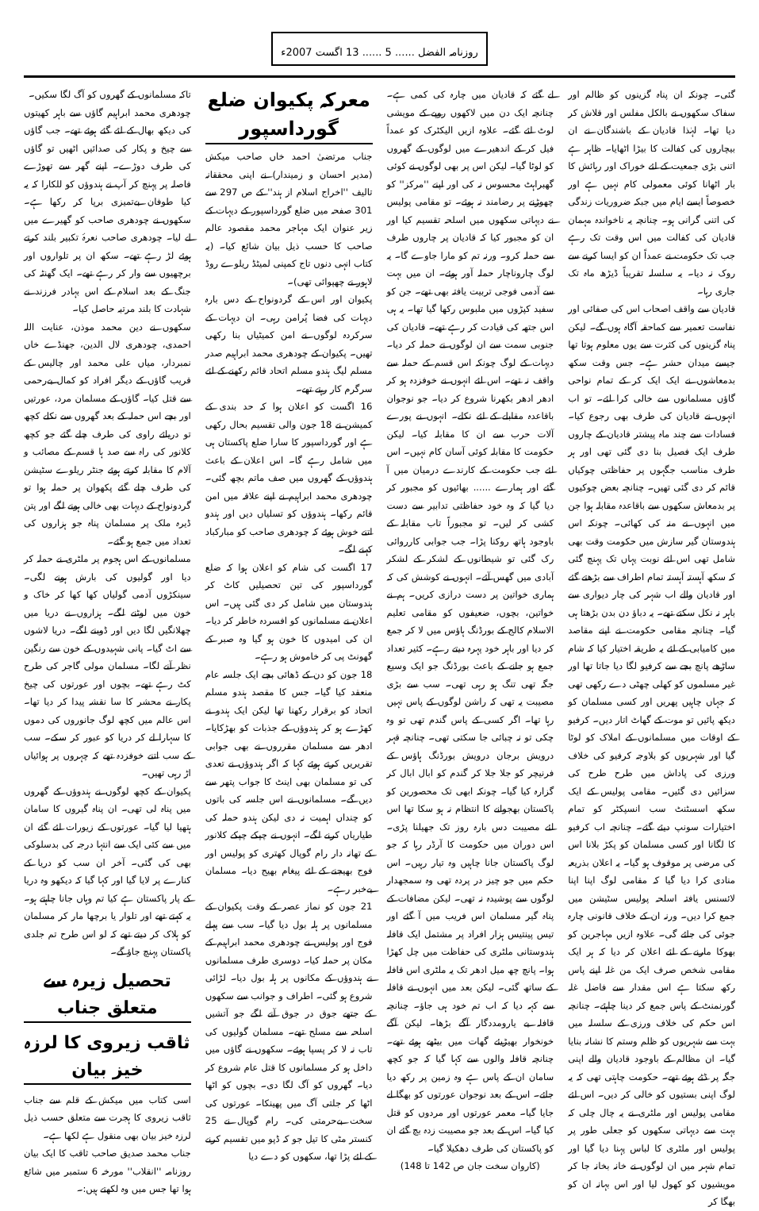روزنامہ الفضل ...... 5 ...... 13 اگست 2007ء
گئی۔ چونکہ ان پناہ گزینوں کو ظالم اور سفاک سکھوں نے بالکل مفلس اور قلاش کر دیا تھا۔ لہٰذا قادیان کے باشندگان نے ان بیچاروں کی کفالت کا بیڑا اٹھایا۔ ظاہر ہے اتنی بڑی جمعیت کے لئے خوراک اور رہائش کا بار اٹھانا کوئی معمولی کام نہیں ہے اور خصوصاً ایسے ایام میں جبکہ ضروریات زندگی کی اتنی گرانی ہو۔ چنانچہ یہ ناخواندہ مہمان قادیان کی کفالت میں اس وقت تک رہے جب تک حکومت نے عمداً ان کو ایسا کرنے سے روک نہ دیا۔ یہ سلسلہ تقریباً ڈیڑھ ماہ تک جاری رہا۔
قادیان سے واقف اصحاب اس کی صفائی اور نفاست تعمیر سے کماحقہ آگاہ ہوں گے۔ لیکن پناہ گزینوں کی کثرت سے یوں معلوم ہوتا تھا جیسے میدان حشر ہے۔ جس وقت سکھ بدمعاشوں نے ایک ایک کر کے تمام نواحی گاؤں مسلمانوں سے خالی کرا لئے۔ تو اب انہوں نے قادیان کی طرف بھی رجوع کیا۔ فسادات سے چند ماہ پیشتر قادیان کے چاروں طرف ایک فصیل بنا دی گئی تھی اور ہر طرف مناسب جگہوں پر حفاظتی چوکیاں قائم کر دی گئی تھیں۔ چنانچہ بعض چوکیوں پر بدمعاش سکھوں سے باقاعدہ مقابلہ ہوا جن میں انہوں نے منہ کی کھائی۔ چونکہ اس ہندوستان گیر سازش میں حکومت وقت بھی شامل تھی اس لئے نوبت یہاں تک پہنچ گئی کہ سکھ آہستہ آہستہ تمام اطراف سے بڑھتے گئے اور قادیان والے اب شہر کی چار دیواری سے باہر نہ نکل سکتے تھے۔ یہ دباؤ دن بدن بڑھتا ہی گیا۔ چنانچہ مقامی حکومت نے اپنے مقاصد میں کامیابی کے لئے یہ طریقہ اختیار کیا کہ شام ساڑھے پانچ بجے سے کرفیو لگا دیا جاتا تھا اور غیر مسلموں کو کھلی چھٹی دے رکھی تھی کہ جہاں چاہیں پھریں اور کسی مسلمان کو دیکھ پائیں تو موت کے گھاٹ اتار دیں۔ کرفیو کے اوقات میں مسلمانوں کے املاک کو لوٹا گیا اور شہریوں کو بلاوجہ کرفیو کی خلاف ورزی کی پاداش میں طرح طرح کی سزائیں دی گئیں۔ مقامی پولیس کے ایک سکھ اسسٹنٹ سب انسپکٹر کو تمام اختیارات سونپ دیئے گئے۔ چنانچہ اب کرفیو کا لگانا اور کسی مسلمان کو پکڑ بلانا اس کی مرضی پر موقوف ہو گیا۔ یہ اعلان بذریعہ منادی کرا دیا گیا کہ مقامی لوگ اپنا اپنا لائسنس یافتہ اسلحہ پولیس سٹیشن میں جمع کرا دیں۔ ورنہ ان کے خلاف قانونی چارہ جوئی کی جائے گی۔ علاوہ ازیں مہاجرین کو بھوکا مارنے کے لئے اعلان کر دیا کہ ہر ایک مقامی شخص صرف ایک من غلہ اپنے پاس رکھ سکتا ہے اس مقدار سے فاضل غلہ گورنمنٹ کے پاس جمع کر دینا چاہئے۔ چنانچہ اس حکم کی خلاف ورزی کے سلسلہ میں بہت سے شہریوں کو ظلم وستم کا نشانہ بنایا گیا۔ ان مظالم کے باوجود قادیان والے اپنی جگہ پر ڈٹے ہوئے تھے۔ حکومت چاہتی تھی کہ یہ لوگ اپنی بستیوں کو خالی کر دیں۔ اس لئے مقامی پولیس اور ملٹری نے یہ چال چلی کہ بہت سے دیہاتی سکھوں کو جعلی طور پر پولیس اور ملٹری کا لباس پہنا دیا گیا اور تمام شہر میں ان لوگوں نے خانہ بخانہ جا کر مویشیوں کو کھول لیا اور اس بہانہ ان کو بھگا کر
لے گئے کہ قادیان میں چارہ کی کمی ہے۔ چنانچہ ایک دن میں لاکھوں روپے کے مویشی لوٹ لئے گئے۔ علاوہ ازیں الیکٹرک کو عمداً فیل کر کے اندھیرے میں لوگوں کے گھروں کو لوٹا گیا۔ لیکن اس پر بھی لوگوں نے کوئی گھبراہٹ محسوس نہ کی اور اپنے ''مرکز'' کو چھوڑنے پر رضامند نہ ہوئے۔ تو مقامی پولیس نے دیہاتی سکھوں میں اسلحہ تقسیم کیا اور ان کو مجبور کیا کہ قادیان پر چاروں طرف سے حملہ کرو۔ ورنہ تم کو مارا جاوے گا۔ یہ لوگ چاروناچار حملہ آور ہوئے۔ ان میں بہت سے آدمی فوجی تربیت یافتہ بھی تھے۔ جن کو سفید کپڑوں میں ملبوس رکھا گیا تھا۔ یہ ہی اس جتھہ کی قیادت کر رہے تھے۔ قادیان کی جنوبی سمت سے ان لوگوں نے حملہ کر دیا۔ دیہات کے لوگ چونکہ اس قسم کے حملہ سے واقف نہ تھے۔ اس لئے انہوں نے خوفزدہ ہو کر ادھر ادھر بکھرنا شروع کر دیا۔ جو نوجوان باقاعدہ مقابلے کے لئے نکلے۔ انہوں نے پورے آلات حرب سے ان کا مقابلہ کیا۔ لیکن حکومت کا مقابلہ کوئی آسان کام نہیں۔ اس لئے جب حکومت کے کارندے درمیان میں آ گئے اور ہمارے ...... بھائیوں کو مجبور کر دیا گیا کہ وہ خود حفاظتی تدابیر سے دست کشی کر لیں۔ تو مجبوراً تاب مقابلہ کے باوجود ہاتھ روکنا پڑا۔ جب جوابی کارروائی رک گئی تو شیطانوں کے لشکر کے لشکر آبادی میں گھس آئے۔ انہوں نے کوشش کی کہ ہماری خواتین پر دست درازی کریں۔ ہم نے خواتین، بچوں، ضعیفوں کو مقامی تعلیم الاسلام کالج کے بورڈنگ ہاؤس میں لا کر جمع کر دیا اور باہر خود پہرہ دیتے رہے۔ کثیر تعداد جمع ہو جانے کے باعث بورڈنگ جو ایک وسیع جگہ تھی تنگ ہو رہی تھی۔ سب سے بڑی مصیبت یہ تھی کہ راشن لوگوں کے پاس نہیں رہا تھا۔ اگر کسی کے پاس گندم تھی تو وہ چکی تو نہ چبائی جا سکتی تھی۔ چنانچہ قہر درویش برجان درویش بورڈنگ ہاؤس کے فرنیچر کو جلا جلا کر گندم کو ابال ابال کر گزارہ کیا گیا۔ چونکہ ابھی تک محصورین کو پاکستان بھجوانے کا انتظام نہ ہو سکا تھا اس لئے مصیبت دس بارہ روز تک جھیلنا پڑی۔ اس دوران میں حکومت کا آرڈر رہا کہ جو لوگ پاکستان جانا چاہیں وہ تیار رہیں۔ اس حکم میں جو چیز در پردہ تھی وہ سمجھدار لوگوں سے پوشیدہ نہ تھی۔ لیکن مضافات کے پناہ گیر مسلمان اس فریب میں آ گئے اور تیس پینتیس ہزار افراد پر مشتمل ایک قافلہ ہندوستانی ملٹری کی حفاظت میں چل کھڑا ہوا۔ پانچ چھ میل ادھر تک یہ ملٹری اس قافلہ کے ساتھ گئی۔ لیکن بعد میں انہوں نے قافلہ سے کہہ دیا کہ اب تم خود ہی جاؤ۔ چنانچہ قافلہ بے یارومددگار آگے بڑھا۔ لیکن آگے خونخوار بھیڑیئے گھات میں بیٹھے ہوئے تھے۔ چنانچہ قافلہ والوں سے کہا گیا کہ جو کچھ سامان ان کے پاس ہے وہ زمین پر رکھ دیا جائے۔ اس کے بعد نوجوان عورتوں کو بھگا لے جایا گیا۔ معمر عورتوں اور مردوں کو قتل کیا گیا۔ اس کے بعد جو مصیبت زدہ بچ گئے ان کو پاکستان کی طرف دھکیلا گیا۔
(کاروان سخت جان ص 142 تا 148)
معرکہ پکیوان ضلع گورداسپور
جناب مرتضیٰ احمد خاں صاحب میکش (مدیر احسان و زمیندار) نے اپنی محققانہ تالیف ''اخراج اسلام از ہند'' کے ص 297 سے 301 صفحہ میں ضلع گورداسپور کے دیہات کے زیر عنوان ایک مہاجر محمد مقصود عالم صاحب کا حسب ذیل بیان شائع کیا۔ (یہ کتاب انہی دنوں تاج کمپنی لمیٹڈ ریلوے روڈ لاہور نے چھپوائی تھی)۔
پکیوان اور اس کے گردونواح کے دس بارہ دیہات کی فضا پُرامن رہی۔ ان دیہات کے سرکردہ لوگوں نے امن کمیٹیاں بنا رکھی تھیں۔ پکیوان کے چودھری محمد ابراہیم صدر مسلم لیگ ہندو مسلم اتحاد قائم رکھنے کے لئے سرگرم کار رہتے تھے۔
16 اگست کو اعلان ہوا کہ حد بندی کے کمیشن نے 18 جون والی تقسیم بحال رکھی ہے اور گورداسپور کا سارا ضلع پاکستان ہی میں شامل رہے گا۔ اس اعلان کے باعث ہندوؤں کے گھروں میں صف ماتم بچھ گئی۔ چودھری محمد ابراہیم نے اپنے علاقہ میں امن قائم رکھا۔ ہندوؤں کو تسلیاں دیں اور ہندو اتنے خوش ہوئے کہ چودھری صاحب کو مبارکباد کہنے لگے۔
17 اگست کی شام کو اعلان ہوا کہ ضلع گورداسپور کی تین تحصیلیں کاٹ کر ہندوستان میں شامل کر دی گئی ہیں۔ اس اعلان نے مسلمانوں کو افسردہ خاطر کر دیا۔ ان کی امیدوں کا خون ہو گیا وہ صبر کے گھونٹ پی کر خاموش ہو رہے۔
18 جون کو دن کے ڈھائی بجے ایک جلسہ عام منعقد کیا گیا۔ جس کا مقصد ہندو مسلم اتحاد کو برقرار رکھنا تھا لیکن ایک ہندو نے کھڑے ہو کر ہندوؤں کے جذبات کو بھڑکایا۔ ادھر سے مسلمان مقرروں نے بھی جوابی تقریریں کرتے ہوئے کہا کہ اگر ہندوؤں نے تعدی کی تو مسلمان بھی اینٹ کا جواب پتھر سے دیں گے۔ مسلمانوں نے اس جلسہ کی باتوں کو چنداں اہمیت نہ دی لیکن ہندو حملہ کی طیاریاں کرنے لگے۔ انہوں نے چپکے چپکے کلانور کے تھانہ دار رام گوپال کھتری کو پولیس اور فوج بھیجنے کے لئے پیغام بھیج دیا۔ مسلمان بےخبر رہے۔
21 جون کو نماز عصر کے وقت پکیوان کے مسلمانوں پر ہلہ بول دیا گیا۔ سب سے پہلے فوج اور پولیس نے چودھری محمد ابراہیم کے مکان پر حملہ کیا۔ دوسری طرف مسلمانوں نے ہندوؤں کے مکانوں پر ہلہ بول دیا۔ لڑائی شروع ہو گئی۔ اطراف و جوانب سے سکھوں کے جتھے جوق در جوق آنے لگے جو آتشیں اسلحہ سے مسلح تھے۔ مسلمان گولیوں کی تاب نہ لا کر پسپا ہوئے۔ سکھوں نے گاؤں میں داخل ہو کر مسلمانوں کا قتل عام شروع کر دیا۔ گھروں کو آگ لگا دی۔ بچوں کو اٹھا اٹھا کر جلتی آگ میں پھینکا۔ عورتوں کی سخت بےحرمتی کی۔ رام گوپال نے 25 کنستر مٹی کا تیل جو کہ ڈپو میں تقسیم کرنے کے لئے پڑا تھا، سکھوں کو دے دیا
تاکہ مسلمانوں کے گھروں کو آگ لگا سکیں۔
چودھری محمد ابراہیم گاؤں سے باہر کھیتوں کی دیکھ بھال کے لئے گئے ہوئے تھے۔ جب گاؤں سے چیخ و پکار کی صدائیں اٹھیں تو گاؤں کی طرف دوڑے۔ اپنے گھر سے تھوڑے فاصلہ پر پہنچ کر آپ نے ہندوؤں کو للکارا کہ یہ کیا طوفان بےتمیزی برپا کر رکھا ہے۔ سکھوں نے چودھری صاحب کو گھیرے میں لے لیا۔ چودھری صاحب نعرۂ تکبیر بلند کرتے ہوئے لڑ رہے تھے۔ سکھ ان پر تلواروں اور برچھیوں سے وار کر رہے تھے۔ ایک گھنٹہ کی جنگ کے بعد اسلام کے اس بہادر فرزند نے شہادت کا بلند مرتبہ حاصل کیا۔
سکھوں نے دین محمد موذن، عنایت اللہ احمدی، چودھری لال الدین، جھنڈے خاں نمبردار، میاں علی محمد اور چالیس کے قریب گاؤں کے دیگر افراد کو کمال بےرحمی سے قتل کیا۔ گاؤں کے مسلمان مرد، عورتیں اور بچے اس حملہ کے بعد گھروں سے نکلے کچھ تو دریائے راوی کی طرف چلے گئے جو کچھ کلانور کی راہ سے صد ہا قسم کے مصائب و آلام کا مقابلہ کرتے ہوئے جنٹر ریلوے سٹیشن کی طرف چلے گئے پکھوان پر حملہ ہوا تو گردونواح کے دیہات بھی خالی ہونے لگے اور پتن ڈیرہ ملک پر مسلمان پناہ جو ہزاروں کی تعداد میں جمع ہو گئے۔
مسلمانوں کے اس ہجوم پر ملٹری نے حملہ کر دیا اور گولیوں کی بارش ہونے لگی۔ سینکڑوں آدمی گولیاں کھا کھا کر خاک و خون میں لوٹنے لگے۔ ہزاروں نے دریا میں چھلانگیں لگا دیں اور ڈوبنے لگے۔ دریا لاشوں سے اٹ گیا۔ پانی شہیدوں کے خون سے رنگین نظر آنے لگا۔ مسلمان مولی گاجر کی طرح کٹ رہے تھے۔ بچوں اور عورتوں کی چیخ پکار نے محشر کا سا نقشہ پیدا کر دیا تھا۔ اس عالم میں کچھ لوگ جانوروں کی دموں کا سہارا لے کر دریا کو عبور کر سکے۔ سب کے سب اتنے خوفزدہ تھے کہ چہروں پر ہوائیاں اڑ رہی تھیں۔
پکیوان کے کچھ لوگوں نے ہندوؤں کے گھروں میں پناہ لی تھی۔ ان پناہ گیروں کا سامان ہتھیا لیا گیا۔ عورتوں کے زیورات لئے گئے ان میں سے کئی ایک سے انتہا درجہ کی بدسلوکی بھی کی گئی۔ آخر ان سب کو دریا کے کنارے پر لایا گیا اور کہا گیا کہ دیکھو وہ دریا کے پار پاکستان ہے کیا تم وہاں جانا چاہتے ہو۔ یہ کہتے تھے اور تلوار یا برچھا مار کر مسلمان کو ہلاک کر دیتے تھے کہ لو اس طرح تم جلدی پاکستان پہنچ جاؤ گے۔
تحصیل زیرہ سے متعلق جناب
ثاقب زیروی کا لرزہ خیز بیان
اسی کتاب میں میکش کے قلم سے جناب ثاقب زیروی کا ہجرت سے متعلق حسب ذیل لرزہ خیز بیان بھی منقول ہے لکھا ہے۔
جناب محمد صدیق صاحب ثاقب کا ایک بیان روزنامہ ''انقلاب'' مورخہ 6 ستمبر میں شائع ہوا تھا جس میں وہ لکھتے ہیں:۔